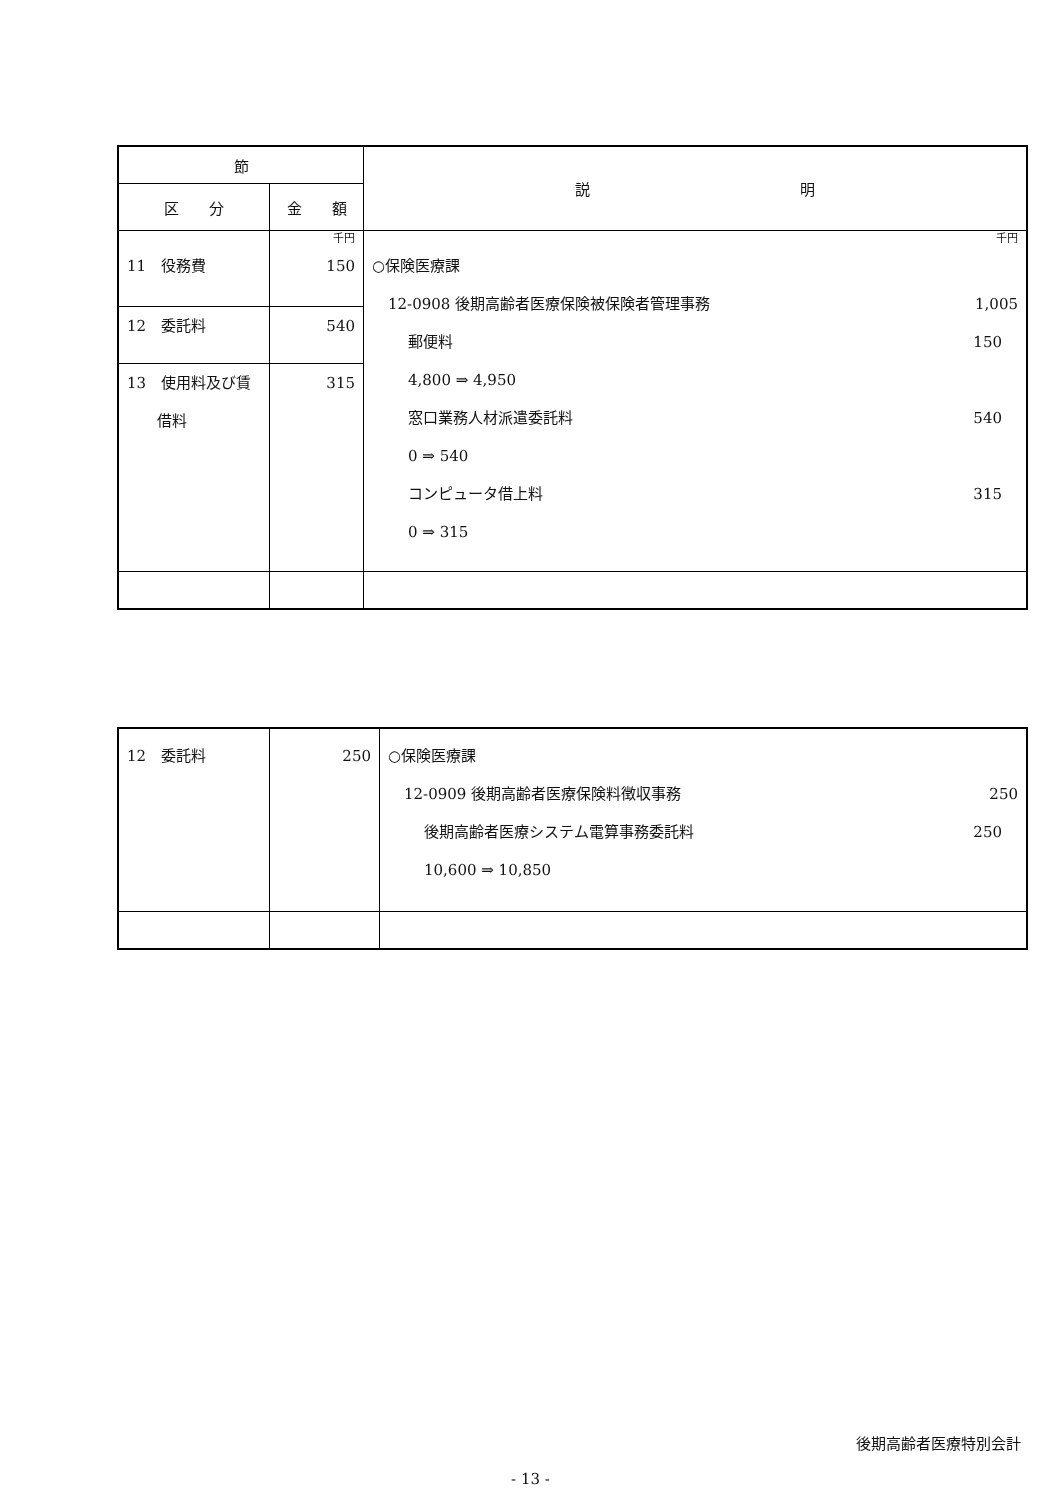| 節 | | 説 明 |
| --- | --- | --- |
| 区 分 | 金 額 | |
| 11 役務費 12 委託料 13 使用料及び賃 借料 | 千円 150 540 315 | 千円 ○保険医療課 12-0908 後期高齢者医療保険被保険者管理事務 1,005 郵便料 150 4,800 ⇒ 4,950 窓口業務人材派遣委託料 540 0 ⇒ 540 コンピュータ借上料 315 0 ⇒ 315 |
| 12 委託料 | 250 | ○保険医療課 12-0909 後期高齢者医療保険料徴収事務 250 後期高齢者医療システム電算事務委託料 250 10,600 ⇒ 10,850 |
後期高齢者医療特別会計
- 13 -